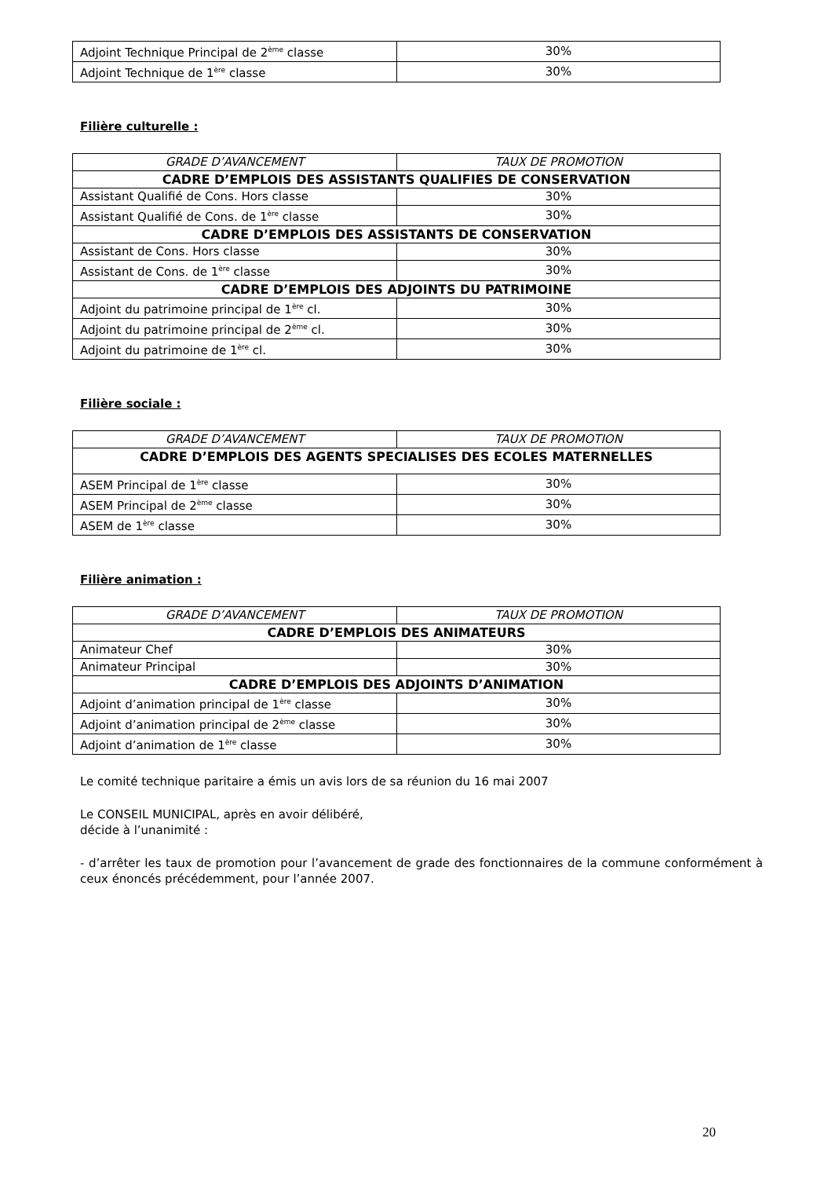| Adjoint Technique Principal de 2<sup>ème</sup> classe | 30% |
| Adjoint Technique de 1<sup>ère</sup> classe | 30% |
Filière culturelle :
| GRADE D’AVANCEMENT | TAUX DE PROMOTION |
| --- | --- |
| CADRE D’EMPLOIS DES ASSISTANTS QUALIFIES DE CONSERVATION | |
| Assistant Qualifié de Cons. Hors classe | 30% |
| Assistant Qualifié de Cons. de 1<sup>ère</sup> classe | 30% |
| CADRE D’EMPLOIS DES ASSISTANTS DE CONSERVATION | |
| Assistant de Cons. Hors classe | 30% |
| Assistant de Cons. de 1<sup>ère</sup> classe | 30% |
| CADRE D’EMPLOIS DES ADJOINTS DU PATRIMOINE | |
| Adjoint du patrimoine principal de 1<sup>ère</sup> cl. | 30% |
| Adjoint du patrimoine principal de 2<sup>ème</sup> cl. | 30% |
| Adjoint du patrimoine de 1<sup>ère</sup> cl. | 30% |
Filière sociale :
| GRADE D’AVANCEMENT | TAUX DE PROMOTION |
| --- | --- |
| CADRE D’EMPLOIS DES AGENTS SPECIALISES DES ECOLES MATERNELLES | |
| ASEM Principal de 1<sup>ère</sup> classe | 30% |
| ASEM Principal de 2<sup>ème</sup> classe | 30% |
| ASEM de 1<sup>ère</sup> classe | 30% |
Filière animation :
| GRADE D’AVANCEMENT | TAUX DE PROMOTION |
| --- | --- |
| CADRE D’EMPLOIS DES ANIMATEURS | |
| Animateur Chef | 30% |
| Animateur Principal | 30% |
| CADRE D’EMPLOIS DES ADJOINTS D’ANIMATION | |
| Adjoint d’animation principal de 1<sup>ère</sup> classe | 30% |
| Adjoint d’animation principal de 2<sup>ème</sup> classe | 30% |
| Adjoint d’animation de 1<sup>ère</sup> classe | 30% |
Le comité technique paritaire a émis un avis lors de sa réunion du 16 mai 2007
Le CONSEIL MUNICIPAL, après en avoir délibéré,
décide à l’unanimité :
- d’arrêter les taux de promotion pour l’avancement de grade des fonctionnaires de la commune conformément à ceux énoncés précédemment, pour l’année 2007.
20